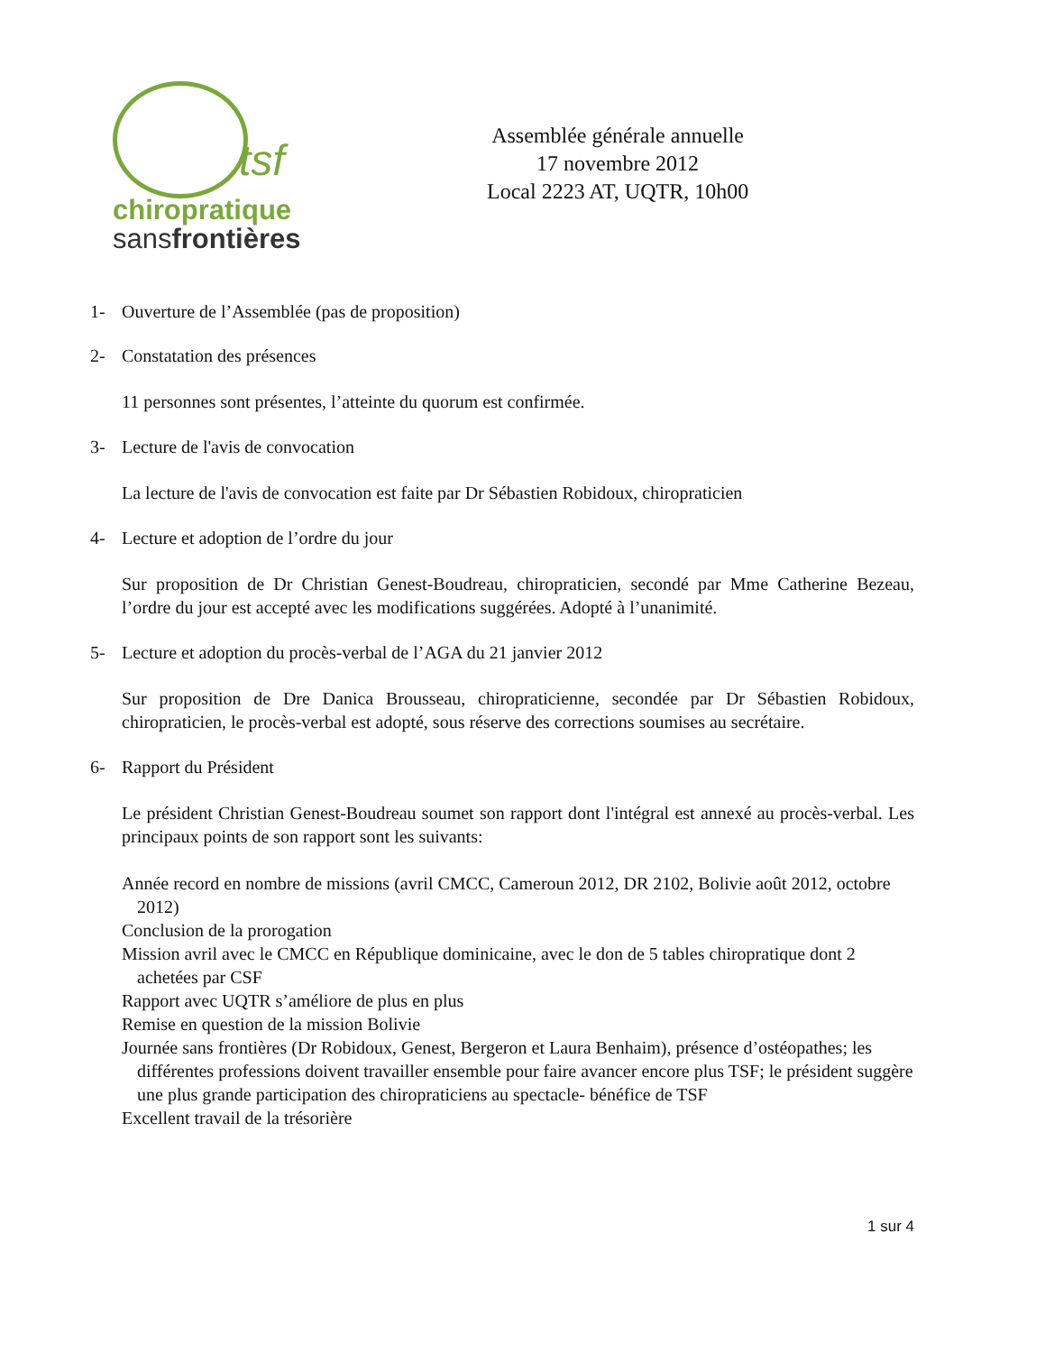tsf
chiropratique
sansfrontières
Assemblée générale annuelle
17 novembre 2012
Local 2223 AT, UQTR, 10h00
1- Ouverture de l’Assemblée (pas de proposition)
2- Constatation des présences
11 personnes sont présentes, l’atteinte du quorum est confirmée.
3- Lecture de l'avis de convocation
La lecture de l'avis de convocation est faite par Dr Sébastien Robidoux, chiropraticien
4- Lecture et adoption de l’ordre du jour
Sur proposition de Dr Christian Genest-Boudreau, chiropraticien, secondé par Mme Catherine Bezeau, l’ordre du jour est accepté avec les modifications suggérées. Adopté à l’unanimité.
5- Lecture et adoption du procès-verbal de l’AGA du 21 janvier 2012
Sur proposition de Dre Danica Brousseau, chiropraticienne, secondée par Dr Sébastien Robidoux, chiropraticien, le procès-verbal est adopté, sous réserve des corrections soumises au secrétaire.
6- Rapport du Président
Le président Christian Genest-Boudreau soumet son rapport dont l'intégral est annexé au procès-verbal. Les principaux points de son rapport sont les suivants:
Année record en nombre de missions (avril CMCC, Cameroun 2012, DR 2102, Bolivie août 2012, octobre 2012)
Conclusion de la prorogation
Mission avril avec le CMCC en République dominicaine, avec le don de 5 tables chiropratique dont 2 achetées par CSF
Rapport avec UQTR s’améliore de plus en plus
Remise en question de la mission Bolivie
Journée sans frontières (Dr Robidoux, Genest, Bergeron et Laura Benhaim), présence d’ostéopathes; les différentes professions doivent travailler ensemble pour faire avancer encore plus TSF; le président suggère une plus grande participation des chiropraticiens au spectacle- bénéfice de TSF
Excellent travail de la trésorière
1 sur 4